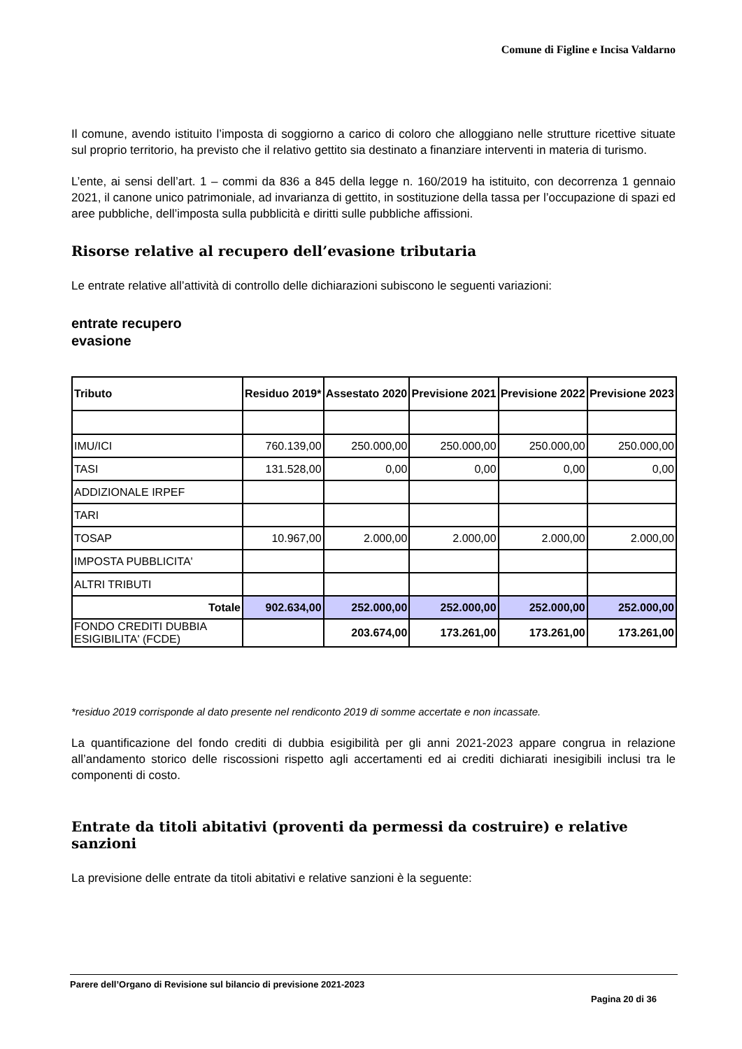Comune di Figline e Incisa Valdarno
Il comune, avendo istituito l’imposta di soggiorno a carico di coloro che alloggiano nelle strutture ricettive situate sul proprio territorio, ha previsto che il relativo gettito sia destinato a finanziare interventi in materia di turismo.
L’ente, ai sensi dell’art. 1 – commi da 836 a 845 della legge n. 160/2019 ha istituito, con decorrenza 1 gennaio 2021, il canone unico patrimoniale, ad invarianza di gettito, in sostituzione della tassa per l’occupazione di spazi ed aree pubbliche, dell’imposta sulla pubblicità e diritti sulle pubbliche affissioni.
Risorse relative al recupero dell’evasione tributaria
Le entrate relative all’attività di controllo delle dichiarazioni subiscono le seguenti variazioni:
entrate recupero
evasione
| Tributo | Residuo 2019* | Assestato 2020 | Previsione 2021 | Previsione 2022 | Previsione 2023 |
| --- | --- | --- | --- | --- | --- |
| IMU/ICI | 760.139,00 | 250.000,00 | 250.000,00 | 250.000,00 | 250.000,00 |
| TASI | 131.528,00 | 0,00 | 0,00 | 0,00 | 0,00 |
| ADDIZIONALE IRPEF | | | | | |
| TARI | | | | | |
| TOSAP | 10.967,00 | 2.000,00 | 2.000,00 | 2.000,00 | 2.000,00 |
| IMPOSTA PUBBLICITA' | | | | | |
| ALTRI TRIBUTI | | | | | |
| Totale | 902.634,00 | 252.000,00 | 252.000,00 | 252.000,00 | 252.000,00 |
| FONDO CREDITI DUBBIA ESIGIBILITA' (FCDE) | | 203.674,00 | 173.261,00 | 173.261,00 | 173.261,00 |
*residuo 2019 corrisponde al dato presente nel rendiconto 2019 di somme accertate e non incassate.
La quantificazione del fondo crediti di dubbia esigibilità per gli anni 2021-2023 appare congrua in relazione all’andamento storico delle riscossioni rispetto agli accertamenti ed ai crediti dichiarati inesigibili inclusi tra le componenti di costo.
Entrate da titoli abitativi (proventi da permessi da costruire) e relative sanzioni
La previsione delle entrate da titoli abitativi e relative sanzioni è la seguente:
Parere dell’Organo di Revisione sul bilancio di previsione 2021-2023
Pagina 20 di 36